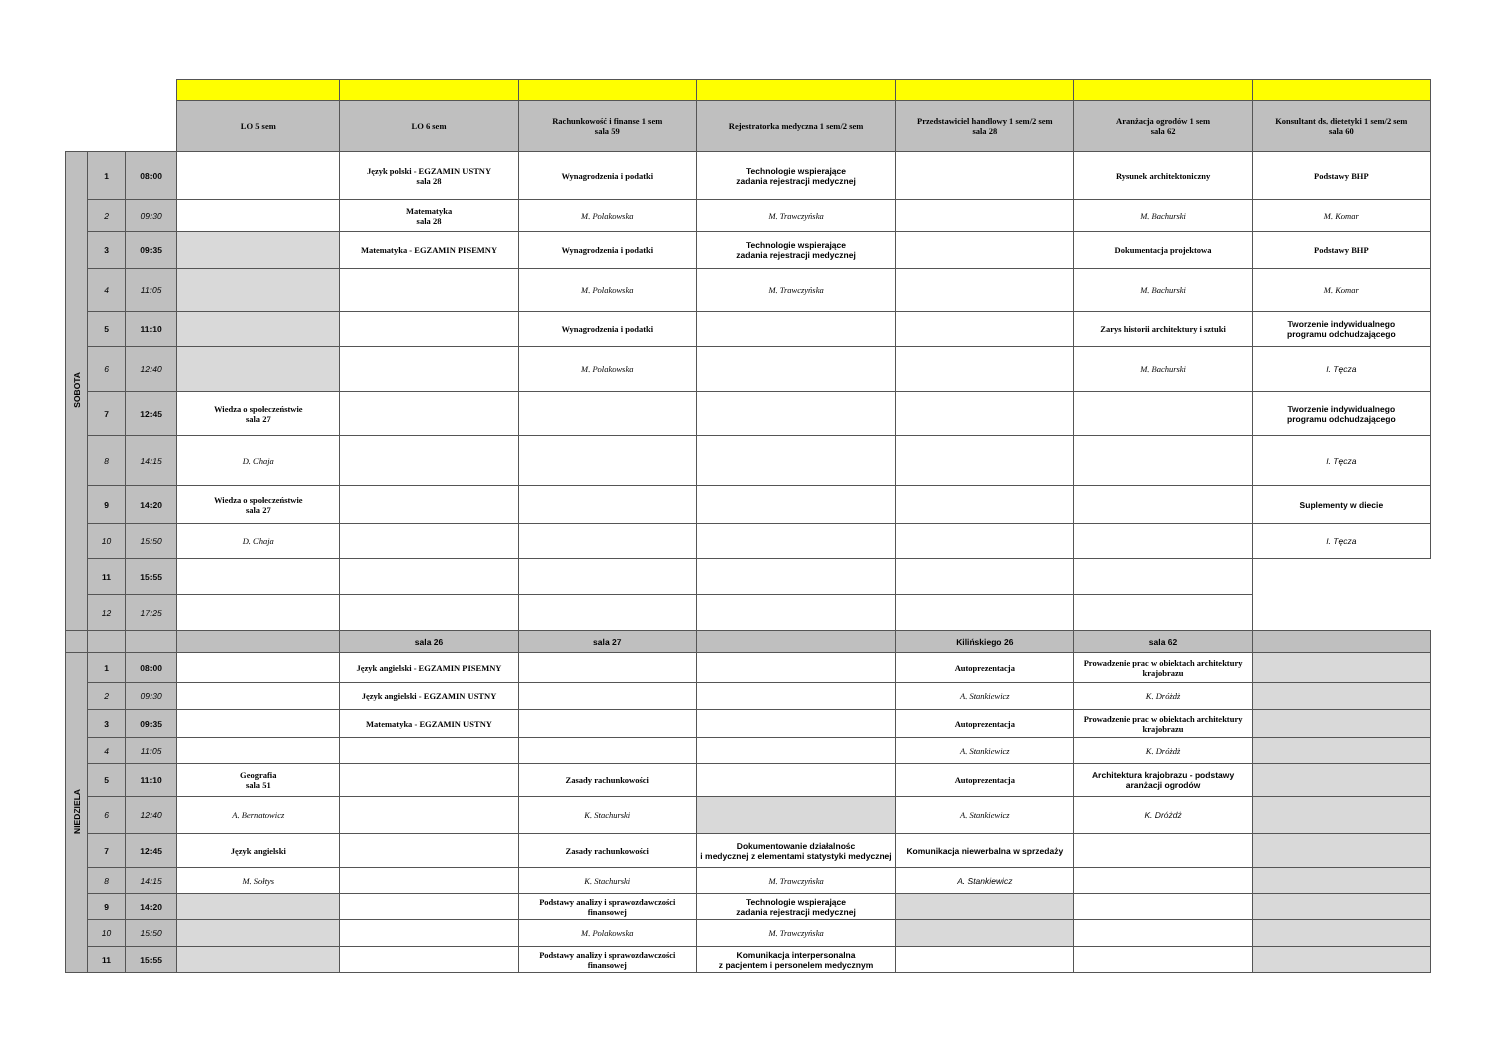| | | | LO 5 sem | LO 6 sem | Rachunkowość i finanse 1 sem sala 59 | Rejestratorka medyczna 1 sem/2 sem | Przedstawiciel handlowy 1 sem/2 sem sala 28 | Aranżacja ogrodów 1 sem sala 62 | Konsultant ds. dietetyki 1 sem/2 sem sala 60 |
| --- | --- | --- | --- | --- | --- | --- | --- | --- | --- |
| SOBOTA | 1 | 08:00 | | Język polski - EGZAMIN USTNY sala 28 | Wynagrodzenia i podatki | Technologie wspierające zadania rejestracji medycznej | | Rysunek architektoniczny | Podstawy BHP |
| | 2 | 09:30 | | Matematyka sala 28 | M. Polakowska | M. Trawczyńska | | M. Bachurski | M. Komar |
| | 3 | 09:35 | | Matematyka - EGZAMIN PISEMNY | Wynagrodzenia i podatki | Technologie wspierające zadania rejestracji medycznej | | Dokumentacja projektowa | Podstawy BHP |
| | 4 | 11:05 | | | M. Polakowska | M. Trawczyńska | | M. Bachurski | M. Komar |
| | 5 | 11:10 | | | Wynagrodzenia i podatki | | | Zarys historii architektury i sztuki | Tworzenie indywidualnego programu odchudzającego |
| | 6 | 12:40 | | | M. Polakowska | | | M. Bachurski | I. Tęcza |
| | 7 | 12:45 | Wiedza o społeczeństwie sala 27 | | | | | | Tworzenie indywidualnego programu odchudzającego |
| | 8 | 14:15 | D. Chaja | | | | | | I. Tęcza |
| | 9 | 14:20 | Wiedza o społeczeństwie sala 27 | | | | | | Suplementy w diecie |
| | 10 | 15:50 | D. Chaja | | | | | | I. Tęcza |
| | 11 | 15:55 | | | | | | | |
| | 12 | 17:25 | | | | | | | |
| | | | | sala 26 | sala 27 | | Kilińskiego 26 | sala 62 | |
| NIEDZIELA | 1 | 08:00 | | Język angielski - EGZAMIN PISEMNY | | | Autoprezentacja | Prowadzenie prac w obiektach architektury krajobrazu | |
| | 2 | 09:30 | | Język angielski - EGZAMIN USTNY | | | A. Stankiewicz | K. Dróżdż | |
| | 3 | 09:35 | | Matematyka - EGZAMIN USTNY | | | Autoprezentacja | Prowadzenie prac w obiektach architektury krajobrazu | |
| | 4 | 11:05 | | | | | A. Stankiewicz | K. Dróżdż | |
| | 5 | 11:10 | Geografia sala 51 | | Zasady rachunkowości | | Autoprezentacja | Architektura krajobrazu - podstawy aranżacji ogrodów | |
| | 6 | 12:40 | A. Bernatowicz | | K. Stachurski | | A. Stankiewicz | K. Dróżdż | |
| | 7 | 12:45 | Język angielski | | Zasady rachunkowości | Dokumentowanie działalnośc i medycznej z elementami statystyki medycznej | Komunikacja niewerbalna w sprzedaży | | |
| | 8 | 14:15 | M. Sołtys | | K. Stachurski | M. Trawczyńska | A. Stankiewicz | | |
| | 9 | 14:20 | | | Podstawy analizy i sprawozdawczości finansowej | Technologie wspierające zadania rejestracji medycznej | | | |
| | 10 | 15:50 | | | M. Polakowska | M. Trawczyńska | | | |
| | 11 | 15:55 | | | Podstawy analizy i sprawozdawczości finansowej | Komunikacja interpersonalna z pacjentem i personelem medycznym | | | |